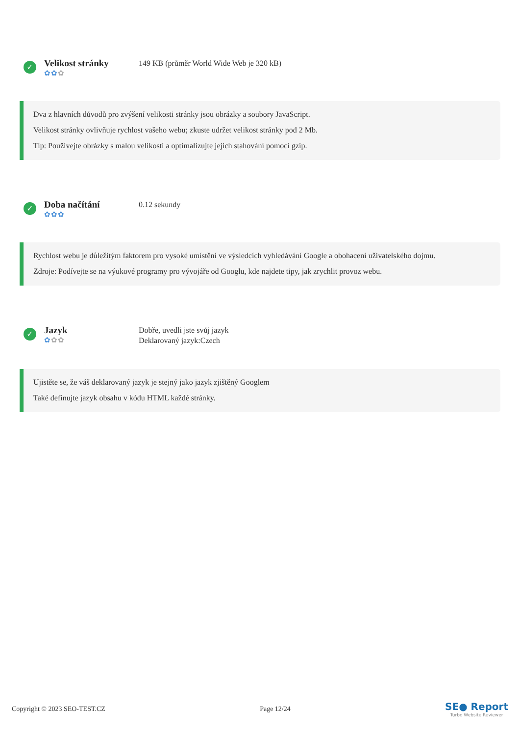✓
Velikost stránky
✿✿✿
149 KB (průměr World Wide Web je 320 kB)
Dva z hlavních důvodů pro zvýšení velikosti stránky jsou obrázky a soubory JavaScript.
Velikost stránky ovlivňuje rychlost vašeho webu; zkuste udržet velikost stránky pod 2 Mb.
Tip: Používejte obrázky s malou velikostí a optimalizujte jejich stahování pomocí gzip.
✓
Doba načítání
✿✿✿
0.12 sekundy
Rychlost webu je důležitým faktorem pro vysoké umístění ve výsledcích vyhledávání Google a obohacení uživatelského dojmu.
Zdroje: Podívejte se na výukové programy pro vývojáře od Googlu, kde najdete tipy, jak zrychlit provoz webu.
✓
Jazyk
✿✿✿
Dobře, uvedli jste svůj jazyk
Deklarovaný jazyk:Czech
Ujistěte se, že váš deklarovaný jazyk je stejný jako jazyk zjištěný Googlem
Také definujte jazyk obsahu v kódu HTML každé stránky.
Copyright © 2023 SEO-TEST.CZ Page 12/24
SE● Report
Turbo Website Reviewer